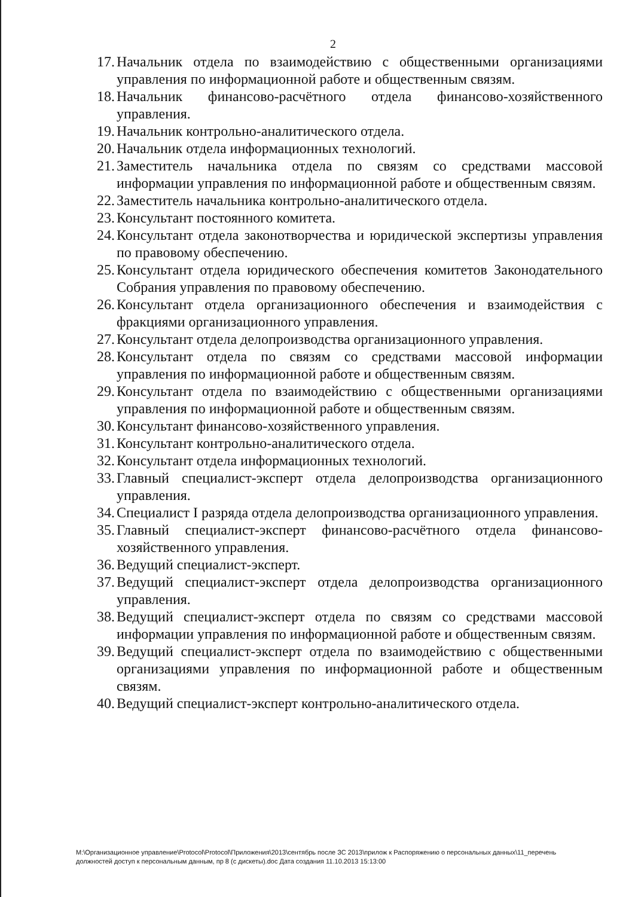2
17. Начальник отдела по взаимодействию с общественными организациями управления по информационной работе и общественным связям.
18. Начальник финансово-расчётного отдела финансово-хозяйственного управления.
19. Начальник контрольно-аналитического отдела.
20. Начальник отдела информационных технологий.
21. Заместитель начальника отдела по связям со средствами массовой информации управления по информационной работе и общественным связям.
22. Заместитель начальника контрольно-аналитического отдела.
23. Консультант постоянного комитета.
24. Консультант отдела законотворчества и юридической экспертизы управления по правовому обеспечению.
25. Консультант отдела юридического обеспечения комитетов Законодательного Собрания управления по правовому обеспечению.
26. Консультант отдела организационного обеспечения и взаимодействия с фракциями организационного управления.
27. Консультант отдела делопроизводства организационного управления.
28. Консультант отдела по связям со средствами массовой информации управления по информационной работе и общественным связям.
29. Консультант отдела по взаимодействию с общественными организациями управления по информационной работе и общественным связям.
30. Консультант финансово-хозяйственного управления.
31. Консультант контрольно-аналитического отдела.
32. Консультант отдела информационных технологий.
33. Главный специалист-эксперт отдела делопроизводства организационного управления.
34. Специалист I разряда отдела делопроизводства организационного управления.
35. Главный специалист-эксперт финансово-расчётного отдела финансово-хозяйственного управления.
36. Ведущий специалист-эксперт.
37. Ведущий специалист-эксперт отдела делопроизводства организационного управления.
38. Ведущий специалист-эксперт отдела по связям со средствами массовой информации управления по информационной работе и общественным связям.
39. Ведущий специалист-эксперт отдела по взаимодействию с общественными организациями управления по информационной работе и общественным связям.
40. Ведущий специалист-эксперт контрольно-аналитического отдела.
M:\Организационное управление\Protocol\Protocol\Приложения\2013\сентябрь после ЗС 2013\прилож к Распоряжению о персональных данных\11_перечень должностей доступ к персональным данным, пр 8 (с дискеты).doc Дата создания 11.10.2013 15:13:00